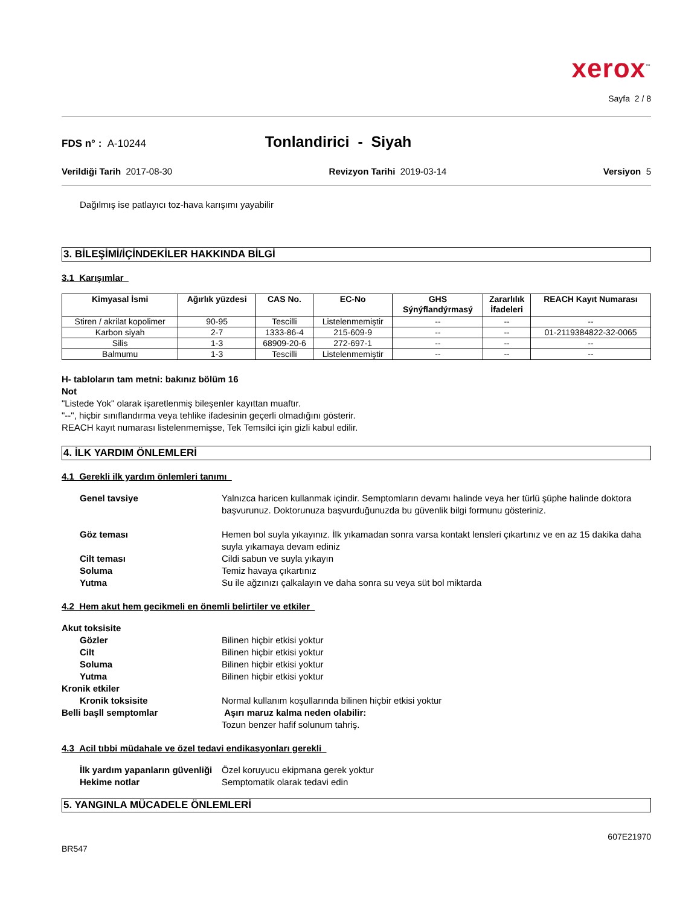xerox<sup>™</sup>
Sayfa 2 / 8
FDS n° : A-10244
Tonlandirici - Siyah
Verildiği Tarih 2017-08-30 Revizyon Tarihi 2019-03-14 Versiyon 5
Dağılmış ise patlayıcı toz-hava karışımı yayabilir
3. BİLEŞİMİ/İÇİNDEKİLER HAKKINDA BİLGİ
3.1 Karışımlar
| Kimyasal İsmi | Ağırlık yüzdesi | CAS No. | EC-No | GHS Sýnýflandýrmasý | Zararlılık İfadeleri | REACH Kayıt Numarası |
| --- | --- | --- | --- | --- | --- | --- |
| Stiren / akrilat kopolimer | 90-95 | Tescilli | Listelenmemiştir | -- | -- | -- |
| Karbon siyah | 2-7 | 1333-86-4 | 215-609-9 | -- | -- | 01-2119384822-32-0065 |
| Silis | 1-3 | 68909-20-6 | 272-697-1 | -- | -- | -- |
| Balmumu | 1-3 | Tescilli | Listelenmemiştir | -- | -- | -- |
H- tabloların tam metni: bakınız bölüm 16
Not
"Listede Yok" olarak işaretlenmiş bileşenler kayıttan muaftır.
"--", hiçbir sınıflandırma veya tehlike ifadesinin geçerli olmadığını gösterir.
REACH kayıt numarası listelenmemişse, Tek Temsilci için gizli kabul edilir.
4. İLK YARDIM ÖNLEMLERİ
4.1 Gerekli ilk yardım önlemleri tanımı
Genel tavsiye
Yalnızca haricen kullanmak içindir. Semptomların devamı halinde veya her türlü şüphe halinde doktora başvurunuz. Doktorunuza başvurduğunuzda bu güvenlik bilgi formunu gösteriniz.
Göz teması
Hemen bol suyla yıkayınız. İlk yıkamadan sonra varsa kontakt lensleri çıkartınız ve en az 15 dakika daha suyla yıkamaya devam ediniz
Cilt teması
Cildi sabun ve suyla yıkayın
Soluma
Temiz havaya çıkartınız
Yutma
Su ile ağzınızı çalkalayın ve daha sonra su veya süt bol miktarda
4.2 Hem akut hem gecikmeli en önemli belirtiler ve etkiler
Akut toksisite
Gözler
Bilinen hiçbir etkisi yoktur
Cilt
Bilinen hiçbir etkisi yoktur
Soluma
Bilinen hiçbir etkisi yoktur
Yutma
Bilinen hiçbir etkisi yoktur
Kronik etkiler
Kronik toksisite
Normal kullanım koşullarında bilinen hiçbir etkisi yoktur
Belli başll semptomlar
Aşırı maruz kalma neden olabilir:
Tozun benzer hafif solunum tahriş.
4.3 Acil tıbbi müdahale ve özel tedavi endikasyonları gerekli
İlk yardım yapanların güvenliği
Özel koruyucu ekipmana gerek yoktur
Hekime notlar
Semptomatik olarak tedavi edin
5. YANGINLA MÜCADELE ÖNLEMLERİ
607E21970
BR547